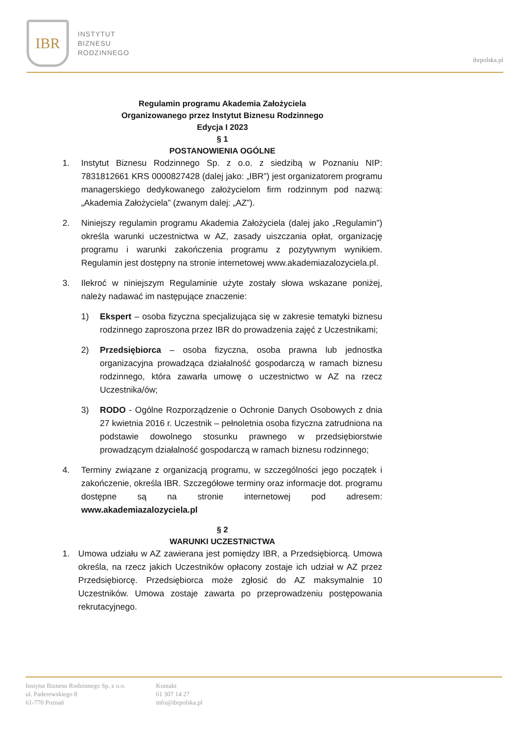IBR
INSTYTUT
BIZNESU
RODZINNEGO
ibrpolska.pl
Regulamin programu Akademia Założyciela
Organizowanego przez Instytut Biznesu Rodzinnego
Edycja I 2023
§ 1
POSTANOWIENIA OGÓLNE
1. Instytut Biznesu Rodzinnego Sp. z o.o. z siedzibą w Poznaniu NIP: 7831812661 KRS 0000827428 (dalej jako: „IBR”) jest organizatorem programu managerskiego dedykowanego założycielom firm rodzinnym pod nazwą: „Akademia Założyciela” (zwanym dalej: „AZ”).
2. Niniejszy regulamin programu Akademia Założyciela (dalej jako „Regulamin”) określa warunki uczestnictwa w AZ, zasady uiszczania opłat, organizację programu i warunki zakończenia programu z pozytywnym wynikiem. Regulamin jest dostępny na stronie internetowej www.akademiazalozyciela.pl.
3. Ilekroć w niniejszym Regulaminie użyte zostały słowa wskazane poniżej, należy nadawać im następujące znaczenie:
1) Ekspert – osoba fizyczna specjalizująca się w zakresie tematyki biznesu rodzinnego zaproszona przez IBR do prowadzenia zajęć z Uczestnikami;
2) Przedsiębiorca – osoba fizyczna, osoba prawna lub jednostka organizacyjna prowadząca działalność gospodarczą w ramach biznesu rodzinnego, która zawarła umowę o uczestnictwo w AZ na rzecz Uczestnika/ów;
3) RODO - Ogólne Rozporządzenie o Ochronie Danych Osobowych z dnia 27 kwietnia 2016 r. Uczestnik – pełnoletnia osoba fizyczna zatrudniona na podstawie dowolnego stosunku prawnego w przedsiębiorstwie prowadzącym działalność gospodarczą w ramach biznesu rodzinnego;
4. Terminy związane z organizacją programu, w szczególności jego początek i zakończenie, określa IBR. Szczegółowe terminy oraz informacje dot. programu dostępne są na stronie internetowej pod adresem: www.akademiazalozyciela.pl
§ 2
WARUNKI UCZESTNICTWA
1. Umowa udziału w AZ zawierana jest pomiędzy IBR, a Przedsiębiorcą. Umowa określa, na rzecz jakich Uczestników opłacony zostaje ich udział w AZ przez Przedsiębiorcę. Przedsiębiorca może zgłosić do AZ maksymalnie 10 Uczestników. Umowa zostaje zawarta po przeprowadzeniu postępowania rekrutacyjnego.
Instytut Biznesu Rodzinnego Sp. z o.o.
ul. Paderewskiego 8
61-770 Poznań
Kontakt
61 307 14 27
info@ibrpolska.pl